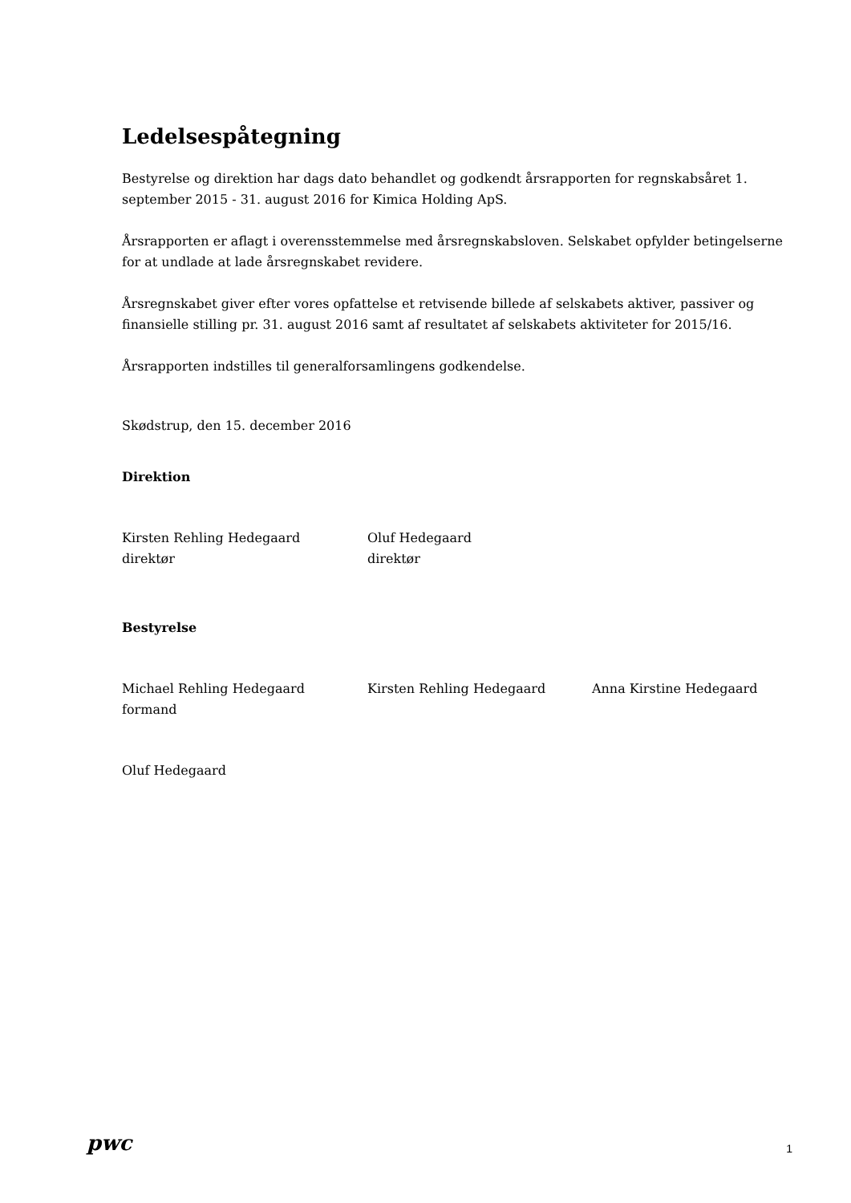Ledelsespåtegning
Bestyrelse og direktion har dags dato behandlet og godkendt årsrapporten for regnskabsåret 1. september 2015 - 31. august 2016 for Kimica Holding ApS.
Årsrapporten er aflagt i overensstemmelse med årsregnskabsloven. Selskabet opfylder betingelserne for at undlade at lade årsregnskabet revidere.
Årsregnskabet giver efter vores opfattelse et retvisende billede af selskabets aktiver, passiver og finansielle stilling pr. 31. august 2016 samt af resultatet af selskabets aktiviteter for 2015/16.
Årsrapporten indstilles til generalforsamlingens godkendelse.
Skødstrup, den 15. december 2016
Direktion
Kirsten Rehling Hedegaard
direktør
Oluf Hedegaard
direktør
Bestyrelse
Michael Rehling Hedegaard
formand
Kirsten Rehling Hedegaard Anna Kirstine Hedegaard
Oluf Hedegaard
pwc
1